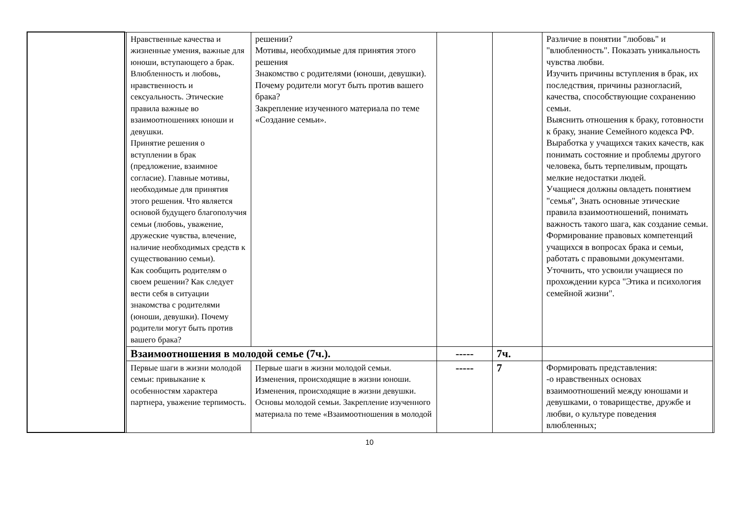| | | Нравственные качества и жизненные умения, важные для юноши, вступающего а брак. Влюбленность и любовь, нравственность и сексуальность. Этические правила важные во взаимоотношениях юноши и девушки. Принятие решения о вступлении в брак (предложение, взаимное согласие). Главные мотивы, необходимые для принятия этого решения. Что является основой будущего благополучия семьи (любовь, уважение, дружеские чувства, влечение, наличие необходимых средств к существованию семьи). Как сообщить родителям о своем решении? Как следует вести себя в ситуации знакомства с родителями (юноши, девушки). Почему родители могут быть против вашего брака? | решении? Мотивы, необходимые для принятия этого решения Знакомство с родителями (юноши, девушки). Почему родители могут быть против вашего брака? Закрепление изученного материала по теме «Создание семьи». | | | Различие в понятии "любовь" и "влюбленность". Показать уникальность чувства любви. Изучить причины вступления в брак, их последствия, причины разногласий, качества, способствующие сохранению семьи. Выяснить отношения к браку, готовности к браку, знание Семейного кодекса РФ. Выработка у учащихся таких качеств, как понимать состояние и проблемы другого человека, быть терпеливым, прощать мелкие недостатки людей. Учащиеся должны овладеть понятием "семья", Знать основные этические правила взаимоотношений, понимать важность такого шага, как создание семьи. Формирование правовых компетенций учащихся в вопросах брака и семьи, работать с правовыми документами. Уточнить, что усвоили учащиеся по прохождении курса "Этика и психология семейной жизни". | |
| | | Взаимоотношения в молодой семье (7ч.). | | ----- | 7ч. | | |
| | | Первые шаги в жизни молодой семьи: привыкание к особенностям характера партнера, уважение терпимость. | Первые шаги в жизни молодой семьи. Изменения, происходящие в жизни юноши. Изменения, происходящие в жизни девушки. Основы молодой семьи. Закрепление изученного материала по теме «Взаимоотношения в молодой | ----- | 7 | Формировать представления: -о нравственных основах взаимоотношений между юношами и девушками, о товариществе, дружбе и любви, о культуре поведения влюбленных; | |
10